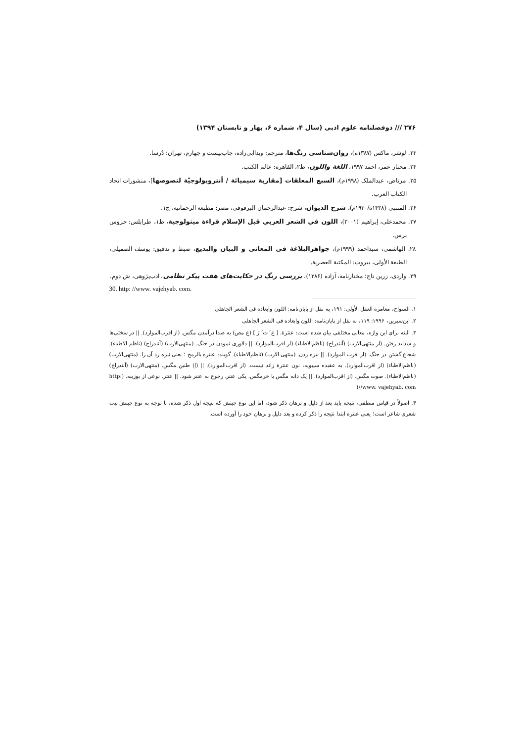۲۷۶ /// دوفصلنامه علوم ادبی (سال ۴، شماره ۶، بهار و تابستان ۱۳۹۴)
۲۳. لوشر، ماکس (۱۳۸۷ه)، روان‌شناسی رنگ‌ها، مترجم: ویداابی‌زاده، چاپ‌بیست و چهارم، تهران: دُرسا.
۲۴. مختار عمر، احمد ۱۹۹۷، اللغة واللون، ط۲، القاهرة: عالم الکتب.
۲۵. مرتاض، عبدالملک (۱۹۹۸م)، السبع المعلقات [مقاربة سیمیائة / أنتروبولوجیّة لنصوصها]، منشورات اتحاد الکتاب العرب.
۲۶. المتنبی (۱۴۳۸ه/۱۹۳۰م)، شرح الدیوان، شرح: عبدالرحمان البرقوقی، مصر: مطبعة الرحمانیة، ج۱.
۲۷. محمدعلی، إبراهیم (۲۰۰۱)، اللون في الشعر العربي قبل الإسلام قراءة میثولوجیة، ط۱، طرابلس: جروس برس.
۲۸. الهاشمی، سیداحمد (۱۹۹۹م)، جواهرالبلاغة فی المعانی و البیان والبدیع، ضبط و تدقیق: یوسف الصمیلی، الطبعة الأولی، بیروت: المکتبة العصریة.
۲۹. واردی، زرین تاج؛ مختارنامه، آزاده (۱۳۸۶)، بررسی رنگ در حکایت‌های هفت پیکر نظامی، ادب‌پژوهی، ش دوم.
30. http: //www. vajehyab. com.
۱. السواح، مغامرة العقل الأولی: ۱۹۱، به نقل از پایان‌نامه: اللون وابعاده فی الشعر الجاهلی
۲. ابن‌سیرین، ۱۹۹۶: ۱۱۹، به نقل از پایان‌نامه: اللون وابعاده فی الشعر الجاهلی
۳. البته برای این واژه، معانی مختلفی بیان شده است: عنترة. [ ع َ ت َ رَ ] (ع مص) به صدا درآمدن مگس. (از اقرب‌الموارد). || در سختی‌ها و شداید رفتن. (از منتهی‌الارب) (آنندراج) (ناظم‌الاطباء) (از اقرب‌الموارد). || دلاوری نمودن در جنگ. (منتهی‌الارب) (آنندراج) (ناظم الاطباء). شجاع گشتن در جنگ. (از اقرب الموارد). || نیزه زدن. (منتهی الارب) (ناظم‌الاطباء). گویند: عنتره بالرمح ؛ یعنی نیزه زد آن را. (منتهی‌الارب) (ناظم‌الاطباء) (از اقرب‌الموارد). به عقیده سیبویه، نون عنترة زائد نیست. (از اقرب‌الموارد). || (اِ) طنین مگس. (منتهی‌الارب) (آنندراج) (ناظم‌الاطباء). صوت مگس. (از اقرب‌الموارد). || یک دانه مگس یا خرمگس. یکی عنتر. رجوع به عنتر شود. || عنتر. نوعی از بوزینه. (http: //www. vajehyab. com)
۴. اصولاً در قیاس منطقی، نتیجه باید بعد از دلیل و برهان ذکر شود، اما این نوع چینش که نتیجه اول ذکر شده، با توجه به نوع چینش بیت شعری شاعر است؛ یعنی عنتره ابتدا نتیجه را ذکر کرده و بعد دلیل و برهان خود را آورده است.